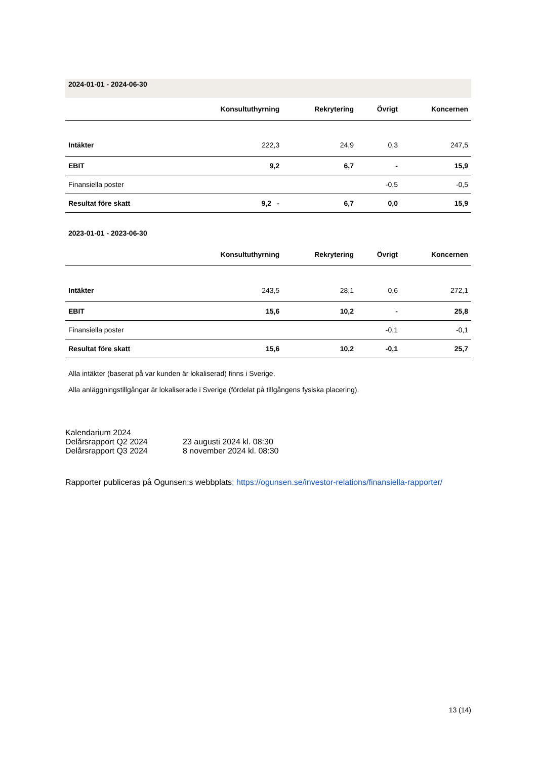| 2024-01-01 - 2024-06-30 | | | | |
| | Konsultuthyrning | Rekrytering | Övrigt | Koncernen |
| Intäkter | 222,3 | 24,9 | 0,3 | 247,5 |
| EBIT | 9,2 | 6,7 | - | 15,9 |
| Finansiella poster | | | -0,5 | -0,5 |
| Resultat före skatt | 9,2 - | 6,7 | 0,0 | 15,9 |
| 2023-01-01 - 2023-06-30 | | | | |
| | Konsultuthyrning | Rekrytering | Övrigt | Koncernen |
| Intäkter | 243,5 | 28,1 | 0,6 | 272,1 |
| EBIT | 15,6 | 10,2 | - | 25,8 |
| Finansiella poster | | | -0,1 | -0,1 |
| Resultat före skatt | 15,6 | 10,2 | -0,1 | 25,7 |
Alla intäkter (baserat på var kunden är lokaliserad) finns i Sverige.
Alla anläggningstillgångar är lokaliserade i Sverige (fördelat på tillgångens fysiska placering).
Kalendarium 2024
Delårsrapport Q2 2024 23 augusti 2024 kl. 08:30
Delårsrapport Q3 2024 8 november 2024 kl. 08:30
Rapporter publiceras på Ogunsen:s webbplats; https://ogunsen.se/investor-relations/finansiella-rapporter/
13 (14)